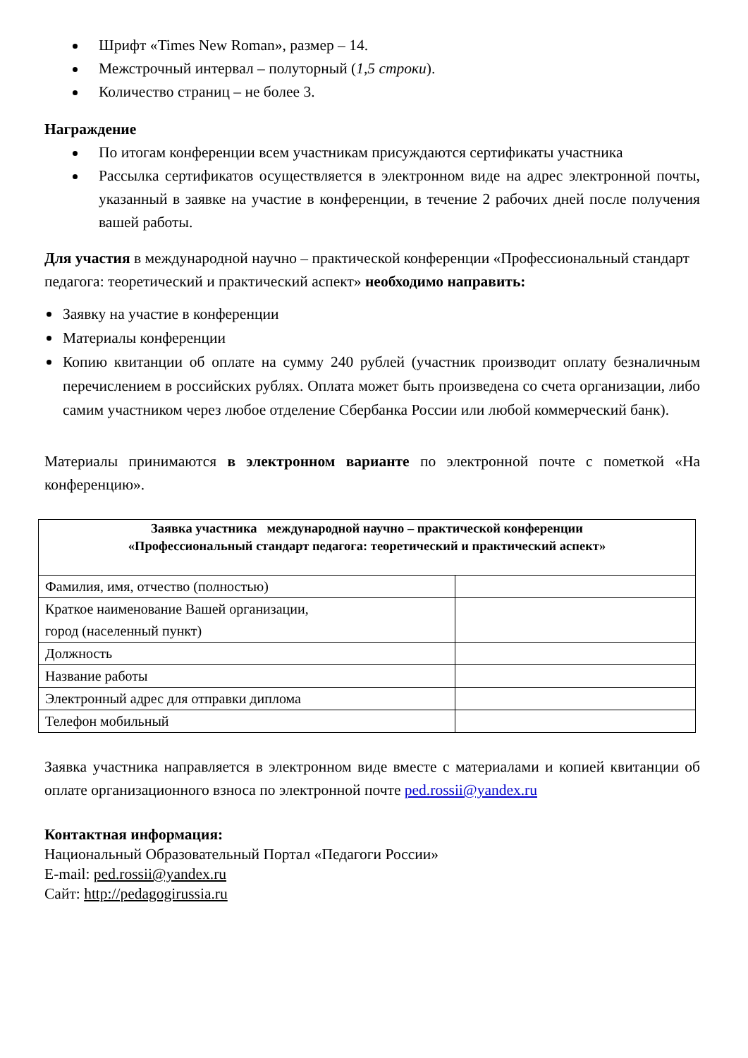Шрифт «Times New Roman», размер – 14.
Межстрочный интервал – полуторный (1,5 строки).
Количество страниц – не более 3.
Награждение
По итогам конференции всем участникам присуждаются сертификаты участника
Рассылка сертификатов осуществляется в электронном виде на адрес электронной почты, указанный в заявке на участие в конференции, в течение 2 рабочих дней после получения вашей работы.
Для участия в международной научно – практической конференции «Профессиональный стандарт педагога: теоретический и практический аспект» необходимо направить:
Заявку на участие в конференции
Материалы конференции
Копию квитанции об оплате на сумму 240 рублей (участник производит оплату безналичным перечислением в российских рублях. Оплата может быть произведена со счета организации, либо самим участником через любое отделение Сбербанка России или любой коммерческий банк).
Материалы принимаются в электронном варианте по электронной почте с пометкой «На конференцию».
| Заявка участника международной научно – практической конференции «Профессиональный стандарт педагога: теоретический и практический аспект» | |
| Фамилия, имя, отчество (полностью) | |
| Краткое наименование Вашей организации, город (населенный пункт) | |
| Должность | |
| Название работы | |
| Электронный адрес для отправки диплома | |
| Телефон мобильный | |
Заявка участника направляется в электронном виде вместе с материалами и копией квитанции об оплате организационного взноса по электронной почте ped.rossii@yandex.ru
Контактная информация:
Национальный Образовательный Портал «Педагоги России»
E-mail: ped.rossii@yandex.ru
Сайт: http://pedagogirussia.ru